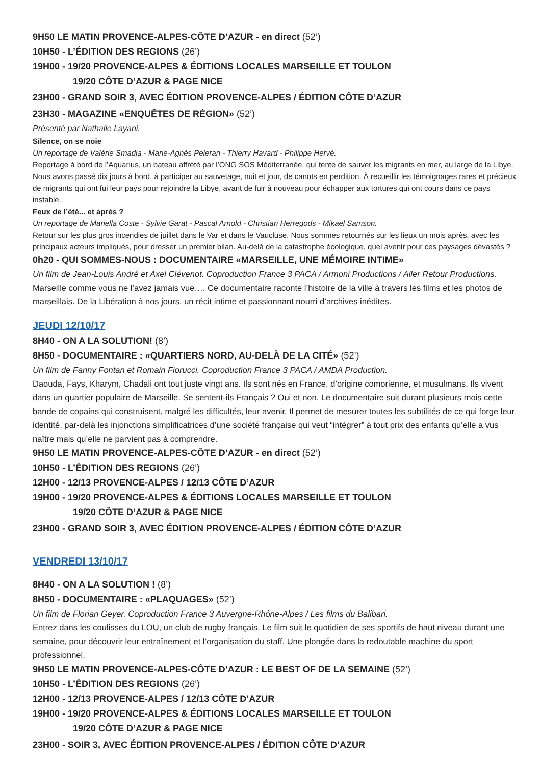9H50 LE MATIN PROVENCE-ALPES-CÔTE D’AZUR - en direct (52’)
10H50 - L’ÉDITION DES REGIONS (26’)
19H00 - 19/20 PROVENCE-ALPES & ÉDITIONS LOCALES MARSEILLE ET TOULON
19/20 CÔTE D’AZUR & PAGE NICE
23H00 - GRAND SOIR 3, AVEC ÉDITION PROVENCE-ALPES / ÉDITION CÔTE D’AZUR
23H30 - MAGAZINE «ENQUÊTES DE RÉGION» (52’)
Présenté par Nathalie Layani.
Silence, on se noie
Un reportage de Valérie Smadja - Marie-Agnès Peleran - Thierry Havard - Philippe Hervé.
Reportage à bord de l’Aquarius, un bateau affrété par l’ONG SOS Méditerranée, qui tente de sauver les migrants en mer, au large de la Libye. Nous avons passé dix jours à bord, à participer au sauvetage, nuit et jour, de canots en perdition. À recueillir les témoignages rares et précieux de migrants qui ont fui leur pays pour rejoindre la Libye, avant de fuir à nouveau pour échapper aux tortures qui ont cours dans ce pays instable.
Feux de l’été... et après ?
Un reportage de Mariella Coste - Sylvie Garat - Pascal Arnold - Christian Herregods - Mikaël Samson.
Retour sur les plus gros incendies de juillet dans le Var et dans le Vaucluse. Nous sommes retournés sur les lieux un mois après, avec les principaux acteurs impliqués, pour dresser un premier bilan. Au-delà de la catastrophe écologique, quel avenir pour ces paysages dévastés ?
0h20 - QUI SOMMES-NOUS : DOCUMENTAIRE «MARSEILLE, UNE MÉMOIRE INTIME»
Un film de Jean-Louis André et Axel Clévenot. Coproduction France 3 PACA / Armoni Productions / Aller Retour Productions.
Marseille comme vous ne l’avez jamais vue…. Ce documentaire raconte l’histoire de la ville à travers les films et les photos de marseillais. De la Libération à nos jours, un récit intime et passionnant nourri d’archives inédites.
JEUDI 12/10/17
8H40 - ON A LA SOLUTION! (8’)
8H50 - DOCUMENTAIRE : «QUARTIERS NORD, AU-DELÀ DE LA CITÉ» (52’)
Un film de Fanny Fontan et Romain Fiorucci. Coproduction France 3 PACA / AMDA Production.
Daouda, Fays, Kharym, Chadali ont tout juste vingt ans. Ils sont nés en France, d’origine comorienne, et musulmans. Ils vivent dans un quartier populaire de Marseille. Se sentent-ils Français ? Oui et non. Le documentaire suit durant plusieurs mois cette bande de copains qui construisent, malgré les difficultés, leur avenir. Il permet de mesurer toutes les subtilités de ce qui forge leur identité, par-delà les injonctions simplificatrices d’une société française qui veut “intégrer” à tout prix des enfants qu’elle a vus naître mais qu’elle ne parvient pas à comprendre.
9H50 LE MATIN PROVENCE-ALPES-CÔTE D’AZUR - en direct (52’)
10H50 - L’ÉDITION DES REGIONS (26’)
12H00 - 12/13 PROVENCE-ALPES / 12/13 CÔTE D’AZUR
19H00 - 19/20 PROVENCE-ALPES & ÉDITIONS LOCALES MARSEILLE ET TOULON
19/20 CÔTE D’AZUR & PAGE NICE
23H00 - GRAND SOIR 3, AVEC ÉDITION PROVENCE-ALPES / ÉDITION CÔTE D’AZUR
VENDREDI 13/10/17
8H40 - ON A LA SOLUTION ! (8’)
8H50 - DOCUMENTAIRE : «PLAQUAGES» (52’)
Un film de Florian Geyer. Coproduction France 3 Auvergne-Rhône-Alpes / Les films du Balibari.
Entrez dans les coulisses du LOU, un club de rugby français. Le film suit le quotidien de ses sportifs de haut niveau durant une semaine, pour découvrir leur entraînement et l’organisation du staff. Une plongée dans la redoutable machine du sport professionnel.
9H50 LE MATIN PROVENCE-ALPES-CÔTE D’AZUR : LE BEST OF DE LA SEMAINE (52’)
10H50 - L’ÉDITION DES REGIONS (26’)
12H00 - 12/13 PROVENCE-ALPES / 12/13 CÔTE D’AZUR
19H00 - 19/20 PROVENCE-ALPES & ÉDITIONS LOCALES MARSEILLE ET TOULON
19/20 CÔTE D’AZUR & PAGE NICE
23H00 - SOIR 3, AVEC ÉDITION PROVENCE-ALPES / ÉDITION CÔTE D’AZUR